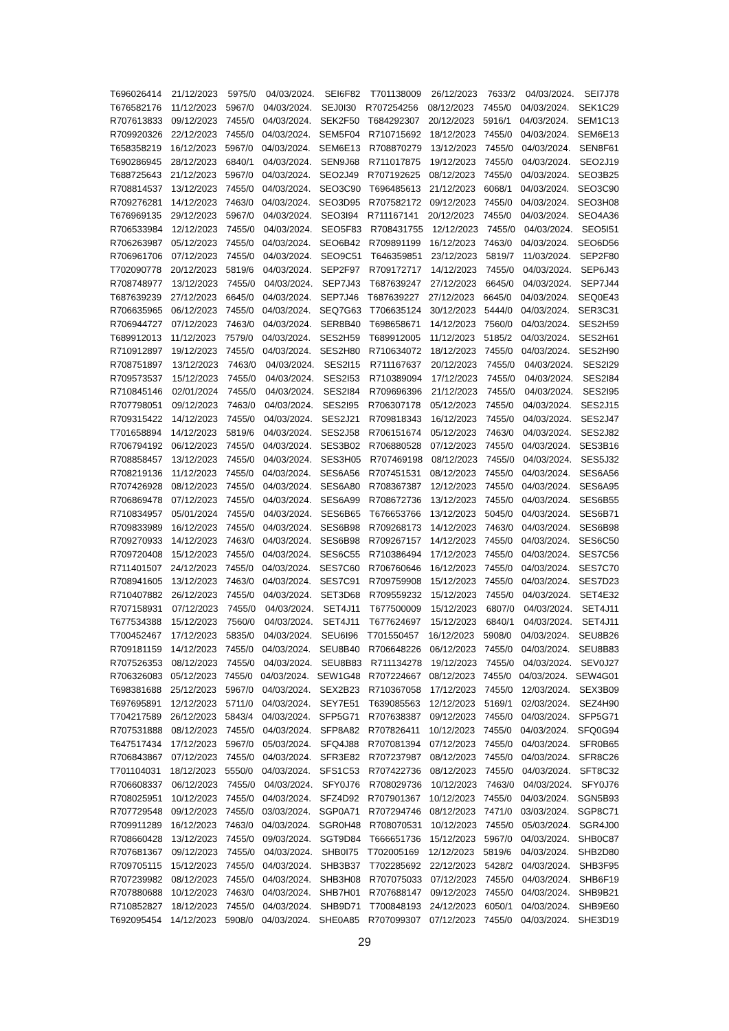T696026414 21/12/2023 5975/0 04/03/2024. SEI6F82 T701138009 26/12/2023 7633/2 04/03/2024. SEI7J78
T676582176 11/12/2023 5967/0 04/03/2024. SEJ0I30 R707254256 08/12/2023 7455/0 04/03/2024. SEK1C29
R707613833 09/12/2023 7455/0 04/03/2024. SEK2F50 T684292307 20/12/2023 5916/1 04/03/2024. SEM1C13
R709920326 22/12/2023 7455/0 04/03/2024. SEM5F04 R710715692 18/12/2023 7455/0 04/03/2024. SEM6E13
T658358219 16/12/2023 5967/0 04/03/2024. SEM6E13 R708870279 13/12/2023 7455/0 04/03/2024. SEN8F61
T690286945 28/12/2023 6840/1 04/03/2024. SEN9J68 R711017875 19/12/2023 7455/0 04/03/2024. SEO2J19
T688725643 21/12/2023 5967/0 04/03/2024. SEO2J49 R707192625 08/12/2023 7455/0 04/03/2024. SEO3B25
R708814537 13/12/2023 7455/0 04/03/2024. SEO3C90 T696485613 21/12/2023 6068/1 04/03/2024. SEO3C90
R709276281 14/12/2023 7463/0 04/03/2024. SEO3D95 R707582172 09/12/2023 7455/0 04/03/2024. SEO3H08
T676969135 29/12/2023 5967/0 04/03/2024. SEO3I94 R711167141 20/12/2023 7455/0 04/03/2024. SEO4A36
R706533984 12/12/2023 7455/0 04/03/2024. SEO5F83 R708431755 12/12/2023 7455/0 04/03/2024. SEO5I51
R706263987 05/12/2023 7455/0 04/03/2024. SEO6B42 R709891199 16/12/2023 7463/0 04/03/2024. SEO6D56
R706961706 07/12/2023 7455/0 04/03/2024. SEO9C51 T646359851 23/12/2023 5819/7 11/03/2024. SEP2F80
T702090778 20/12/2023 5819/6 04/03/2024. SEP2F97 R709172717 14/12/2023 7455/0 04/03/2024. SEP6J43
R708748977 13/12/2023 7455/0 04/03/2024. SEP7J43 T687639247 27/12/2023 6645/0 04/03/2024. SEP7J44
T687639239 27/12/2023 6645/0 04/03/2024. SEP7J46 T687639227 27/12/2023 6645/0 04/03/2024. SEQ0E43
R706635965 06/12/2023 7455/0 04/03/2024. SEQ7G63 T706635124 30/12/2023 5444/0 04/03/2024. SER3C31
R706944727 07/12/2023 7463/0 04/03/2024. SER8B40 T698658671 14/12/2023 7560/0 04/03/2024. SES2H59
T689912013 11/12/2023 7579/0 04/03/2024. SES2H59 T689912005 11/12/2023 5185/2 04/03/2024. SES2H61
R710912897 19/12/2023 7455/0 04/03/2024. SES2H80 R710634072 18/12/2023 7455/0 04/03/2024. SES2H90
R708751897 13/12/2023 7463/0 04/03/2024. SES2I15 R711167637 20/12/2023 7455/0 04/03/2024. SES2I29
R709573537 15/12/2023 7455/0 04/03/2024. SES2I53 R710389094 17/12/2023 7455/0 04/03/2024. SES2I84
R710845146 02/01/2024 7455/0 04/03/2024. SES2I84 R709696396 21/12/2023 7455/0 04/03/2024. SES2I95
R707798051 09/12/2023 7463/0 04/03/2024. SES2I95 R706307178 05/12/2023 7455/0 04/03/2024. SES2J15
R709315422 14/12/2023 7455/0 04/03/2024. SES2J21 R709818343 16/12/2023 7455/0 04/03/2024. SES2J47
T701658894 14/12/2023 5819/6 04/03/2024. SES2J58 R706151674 05/12/2023 7463/0 04/03/2024. SES2J82
R706794192 06/12/2023 7455/0 04/03/2024. SES3B02 R706880528 07/12/2023 7455/0 04/03/2024. SES3B16
R708858457 13/12/2023 7455/0 04/03/2024. SES3H05 R707469198 08/12/2023 7455/0 04/03/2024. SES5J32
R708219136 11/12/2023 7455/0 04/03/2024. SES6A56 R707451531 08/12/2023 7455/0 04/03/2024. SES6A56
R707426928 08/12/2023 7455/0 04/03/2024. SES6A80 R708367387 12/12/2023 7455/0 04/03/2024. SES6A95
R706869478 07/12/2023 7455/0 04/03/2024. SES6A99 R708672736 13/12/2023 7455/0 04/03/2024. SES6B55
R710834957 05/01/2024 7455/0 04/03/2024. SES6B65 T676653766 13/12/2023 5045/0 04/03/2024. SES6B71
R709833989 16/12/2023 7455/0 04/03/2024. SES6B98 R709268173 14/12/2023 7463/0 04/03/2024. SES6B98
R709270933 14/12/2023 7463/0 04/03/2024. SES6B98 R709267157 14/12/2023 7455/0 04/03/2024. SES6C50
R709720408 15/12/2023 7455/0 04/03/2024. SES6C55 R710386494 17/12/2023 7455/0 04/03/2024. SES7C56
R711401507 24/12/2023 7455/0 04/03/2024. SES7C60 R706760646 16/12/2023 7455/0 04/03/2024. SES7C70
R708941605 13/12/2023 7463/0 04/03/2024. SES7C91 R709759908 15/12/2023 7455/0 04/03/2024. SES7D23
R710407882 26/12/2023 7455/0 04/03/2024. SET3D68 R709559232 15/12/2023 7455/0 04/03/2024. SET4E32
R707158931 07/12/2023 7455/0 04/03/2024. SET4J11 T677500009 15/12/2023 6807/0 04/03/2024. SET4J11
T677534388 15/12/2023 7560/0 04/03/2024. SET4J11 T677624697 15/12/2023 6840/1 04/03/2024. SET4J11
T700452467 17/12/2023 5835/0 04/03/2024. SEU6I96 T701550457 16/12/2023 5908/0 04/03/2024. SEU8B26
R709181159 14/12/2023 7455/0 04/03/2024. SEU8B40 R706648226 06/12/2023 7455/0 04/03/2024. SEU8B83
R707526353 08/12/2023 7455/0 04/03/2024. SEU8B83 R711134278 19/12/2023 7455/0 04/03/2024. SEV0J27
R706326083 05/12/2023 7455/0 04/03/2024. SEW1G48 R707224667 08/12/2023 7455/0 04/03/2024. SEW4G01
T698381688 25/12/2023 5967/0 04/03/2024. SEX2B23 R710367058 17/12/2023 7455/0 12/03/2024. SEX3B09
T697695891 12/12/2023 5711/0 04/03/2024. SEY7E51 T639085563 12/12/2023 5169/1 02/03/2024. SEZ4H90
T704217589 26/12/2023 5843/4 04/03/2024. SFP5G71 R707638387 09/12/2023 7455/0 04/03/2024. SFP5G71
R707531888 08/12/2023 7455/0 04/03/2024. SFP8A82 R707826411 10/12/2023 7455/0 04/03/2024. SFQ0G94
T647517434 17/12/2023 5967/0 05/03/2024. SFQ4J88 R707081394 07/12/2023 7455/0 04/03/2024. SFR0B65
R706843867 07/12/2023 7455/0 04/03/2024. SFR3E82 R707237987 08/12/2023 7455/0 04/03/2024. SFR8C26
T701104031 18/12/2023 5550/0 04/03/2024. SFS1C53 R707422736 08/12/2023 7455/0 04/03/2024. SFT8C32
R706608337 06/12/2023 7455/0 04/03/2024. SFY0J76 R708029736 10/12/2023 7463/0 04/03/2024. SFY0J76
R708025951 10/12/2023 7455/0 04/03/2024. SFZ4D92 R707901367 10/12/2023 7455/0 04/03/2024. SGN5B93
R707729548 09/12/2023 7455/0 03/03/2024. SGP0A71 R707294746 08/12/2023 7471/0 03/03/2024. SGP8C71
R709911289 16/12/2023 7463/0 04/03/2024. SGR0H48 R708070531 10/12/2023 7455/0 05/03/2024. SGR4J00
R708660428 13/12/2023 7455/0 09/03/2024. SGT9D84 T666651736 15/12/2023 5967/0 04/03/2024. SHB0C87
R707681367 09/12/2023 7455/0 04/03/2024. SHB0I75 T702005169 12/12/2023 5819/6 04/03/2024. SHB2D80
R709705115 15/12/2023 7455/0 04/03/2024. SHB3B37 T702285692 22/12/2023 5428/2 04/03/2024. SHB3F95
R707239982 08/12/2023 7455/0 04/03/2024. SHB3H08 R707075033 07/12/2023 7455/0 04/03/2024. SHB6F19
R707880688 10/12/2023 7463/0 04/03/2024. SHB7H01 R707688147 09/12/2023 7455/0 04/03/2024. SHB9B21
R710852827 18/12/2023 7455/0 04/03/2024. SHB9D71 T700848193 24/12/2023 6050/1 04/03/2024. SHB9E60
T692095454 14/12/2023 5908/0 04/03/2024. SHE0A85 R707099307 07/12/2023 7455/0 04/03/2024. SHE3D19
29